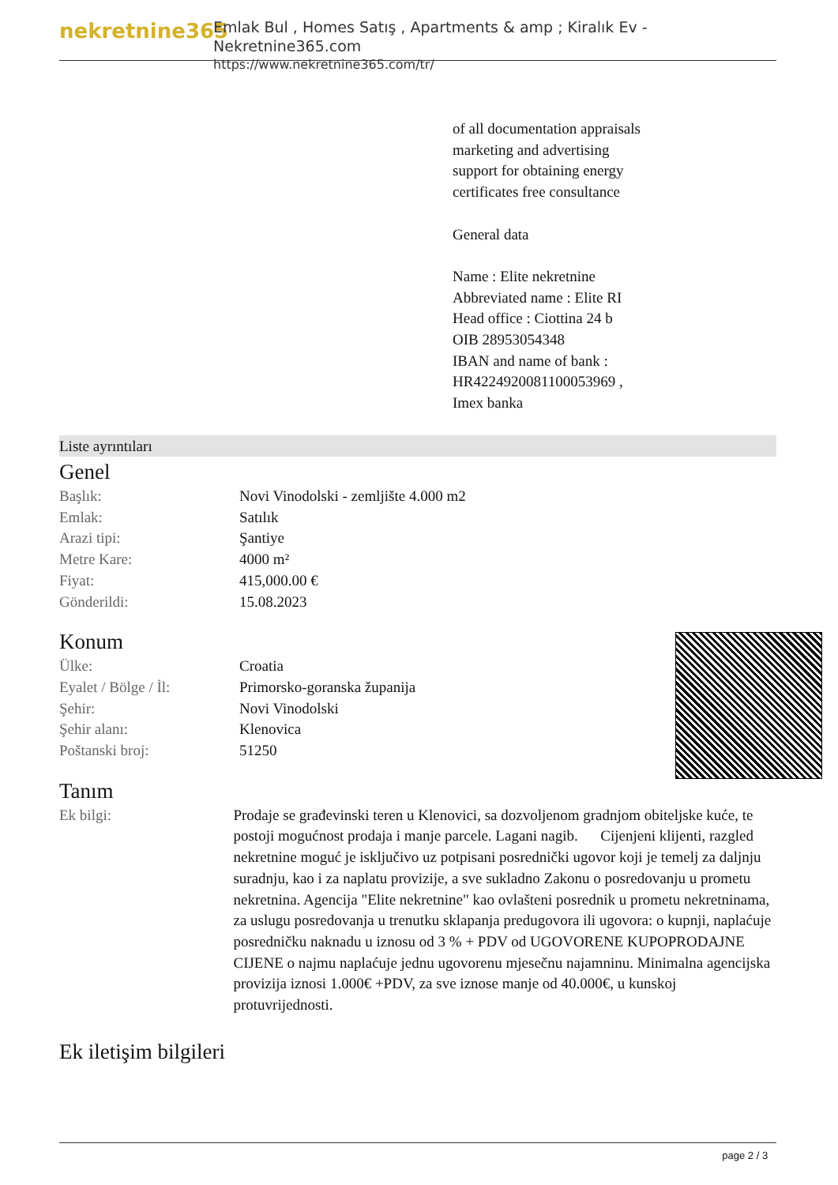nekretnine365
Emlak Bul , Homes Satış , Apartments & amp ; Kiralık Ev - Nekretnine365.com
https://www.nekretnine365.com/tr/
of all documentation appraisals
marketing and advertising
support for obtaining energy
certificates free consultance
General data
Name : Elite nekretnine
Abbreviated name : Elite RI
Head office : Ciottina 24 b
OIB 28953054348
IBAN and name of bank :
HR4224920081100053969 ,
Imex banka
Liste ayrıntıları
Genel
| Başlık: | Novi Vinodolski - zemljište 4.000 m2 |
| Emlak: | Satılık |
| Arazi tipi: | Şantiye |
| Metre Kare: | 4000 m² |
| Fiyat: | 415,000.00 € |
| Gönderildi: | 15.08.2023 |
Konum
| Ülke: | Croatia |
| Eyalet / Bölge / İl: | Primorsko-goranska županija |
| Şehir: | Novi Vinodolski |
| Şehir alanı: | Klenovica |
| Poštanski broj: | 51250 |
Tanım
| Ek bilgi: | Prodaje se građevinski teren u Klenovici, sa dozvoljenom gradnjom obiteljske kuće, te postoji mogućnost prodaja i manje parcele. Lagani nagib. Cijenjeni klijenti, razgled nekretnine moguć je isključivo uz potpisani posrednički ugovor koji je temelj za daljnju suradnju, kao i za naplatu provizije, a sve sukladno Zakonu o posredovanju u prometu nekretnina. Agencija "Elite nekretnine" kao ovlašteni posrednik u prometu nekretninama, za uslugu posredovanja u trenutku sklapanja predugovora ili ugovora: o kupnji, naplaćuje posredničku naknadu u iznosu od 3 % + PDV od UGOVORENE KUPOPRODAJNE CIJENE o najmu naplaćuje jednu ugovorenu mjesečnu najamninu. Minimalna agencijska provizija iznosi 1.000€ +PDV, za sve iznose manje od 40.000€, u kunskoj protuvrijednosti. |
Ek iletişim bilgileri
page 2 / 3